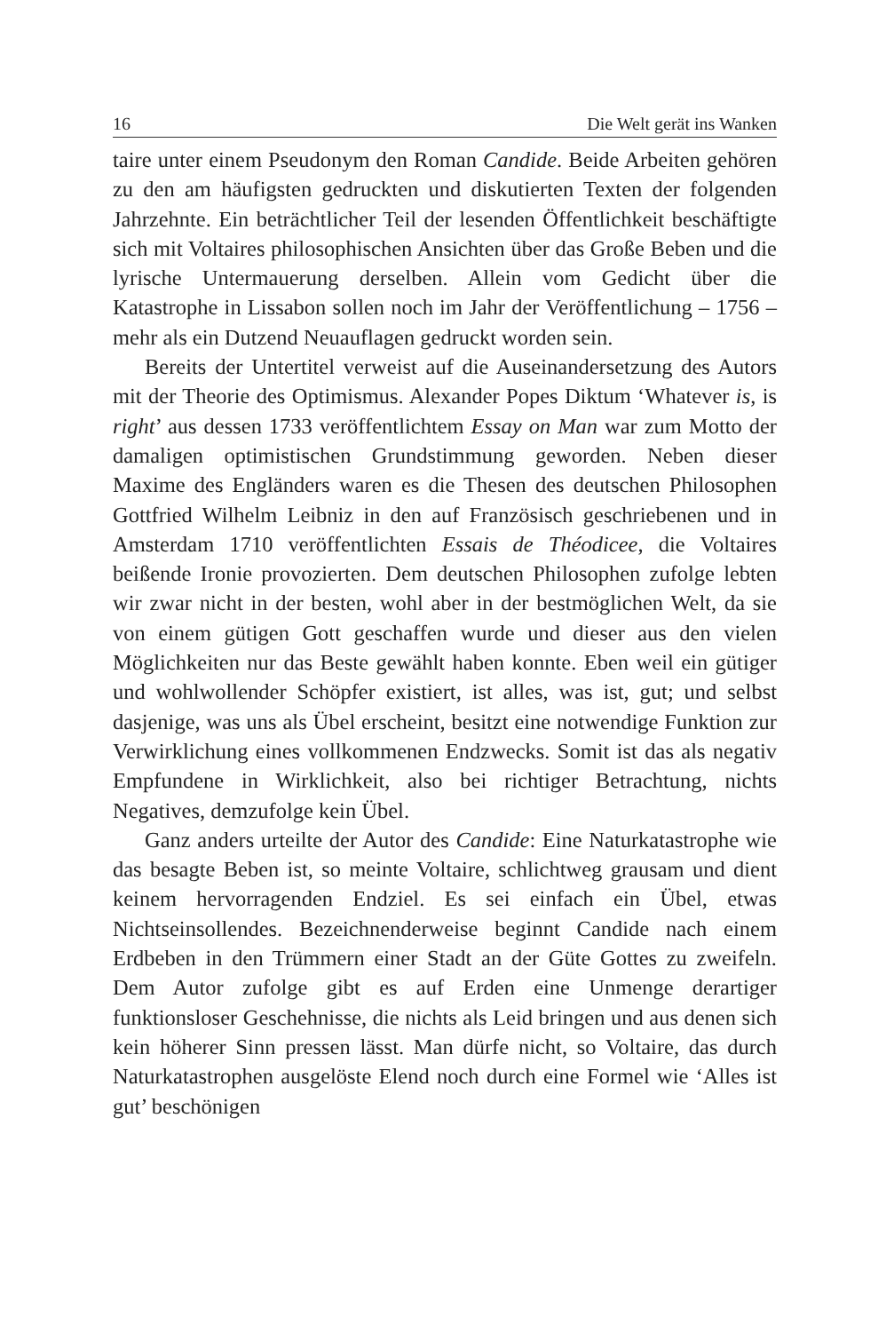16 Die Welt gerät ins Wanken
taire unter einem Pseudonym den Roman Candide. Beide Arbeiten gehören zu den am häufigsten gedruckten und diskutierten Texten der folgenden Jahrzehnte. Ein beträchtlicher Teil der lesenden Öffentlichkeit beschäftigte sich mit Voltaires philosophischen Ansichten über das Große Beben und die lyrische Untermauerung derselben. Allein vom Gedicht über die Katastrophe in Lissabon sollen noch im Jahr der Veröffentlichung – 1756 – mehr als ein Dutzend Neuauflagen gedruckt worden sein.
Bereits der Untertitel verweist auf die Auseinandersetzung des Autors mit der Theorie des Optimismus. Alexander Popes Diktum ‘Whatever is, is right’ aus dessen 1733 veröffentlichtem Essay on Man war zum Motto der damaligen optimistischen Grundstimmung geworden. Neben dieser Maxime des Engländers waren es die Thesen des deutschen Philosophen Gottfried Wilhelm Leibniz in den auf Französisch geschriebenen und in Amsterdam 1710 veröffentlichten Essais de Théodicee, die Voltaires beißende Ironie provozierten. Dem deutschen Philosophen zufolge lebten wir zwar nicht in der besten, wohl aber in der bestmöglichen Welt, da sie von einem gütigen Gott geschaffen wurde und dieser aus den vielen Möglichkeiten nur das Beste gewählt haben konnte. Eben weil ein gütiger und wohlwollender Schöpfer existiert, ist alles, was ist, gut; und selbst dasjenige, was uns als Übel erscheint, besitzt eine notwendige Funktion zur Verwirklichung eines vollkommenen Endzwecks. Somit ist das als negativ Empfundene in Wirklichkeit, also bei richtiger Betrachtung, nichts Negatives, demzufolge kein Übel.
Ganz anders urteilte der Autor des Candide: Eine Naturkatastrophe wie das besagte Beben ist, so meinte Voltaire, schlichtweg grausam und dient keinem hervorragenden Endziel. Es sei einfach ein Übel, etwas Nichtseinsollendes. Bezeichnenderweise beginnt Candide nach einem Erdbeben in den Trümmern einer Stadt an der Güte Gottes zu zweifeln. Dem Autor zufolge gibt es auf Erden eine Unmenge derartiger funktionsloser Geschehnisse, die nichts als Leid bringen und aus denen sich kein höherer Sinn pressen lässt. Man dürfe nicht, so Voltaire, das durch Naturkatastrophen ausgelöste Elend noch durch eine Formel wie ‘Alles ist gut’ beschönigen